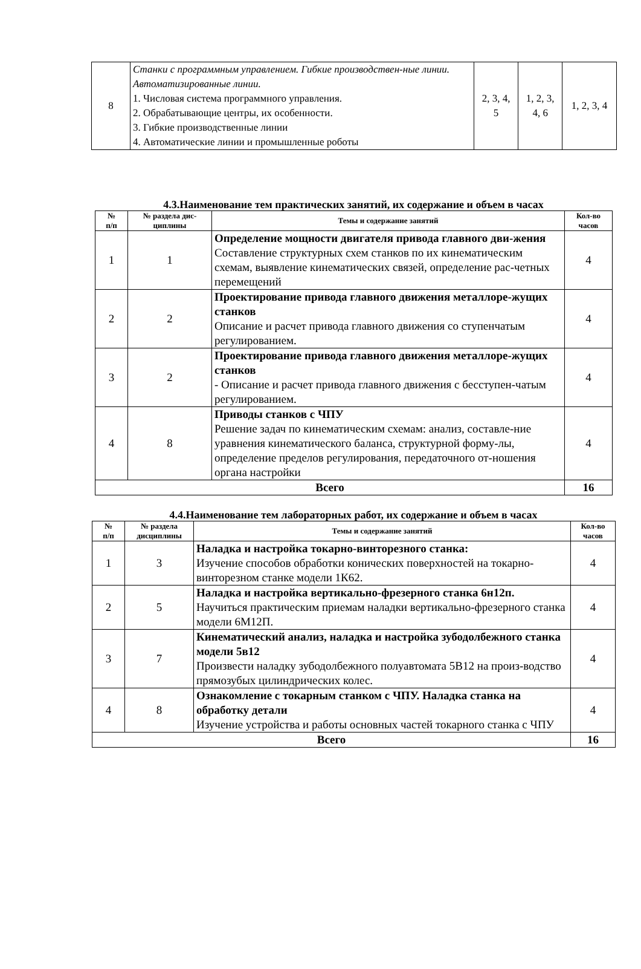| 8 | Станки с программным управлением. Гибкие производствен-ные линии. Автоматизированные линии. 1. Числовая система программного управления. 2. Обрабатывающие центры, их особенности. 3. Гибкие производственные линии 4. Автоматические линии и промышленные роботы | 2, 3, 4, 5 | 1, 2, 3, 4, 6 | 1, 2, 3, 4 |
4.3.Наименование тем практических занятий, их содержание и объем в часах
| № п/п | № раздела дис-циплины | Темы и содержание занятий | Кол-во часов |
| --- | --- | --- | --- |
| 1 | 1 | Определение мощности двигателя привода главного дви-жения Составление структурных схем станков по их кинематическим схемам, выявление кинематических связей, определение рас-четных перемещений | 4 |
| 2 | 2 | Проектирование привода главного движения металлоре-жущих станков Описание и расчет привода главного движения со ступенчатым регулированием. | 4 |
| 3 | 2 | Проектирование привода главного движения металлоре-жущих станков - Описание и расчет привода главного движения с бесступен-чатым регулированием. | 4 |
| 4 | 8 | Приводы станков с ЧПУ Решение задач по кинематическим схемам: анализ, составле-ние уравнения кинематического баланса, структурной форму-лы, определение пределов регулирования, передаточного от-ношения органа настройки | 4 |
| Всего | | | 16 |
4.4.Наименование тем лабораторных работ, их содержание и объем в часах
| № п/п | № раздела дисциплины | Темы и содержание занятий | Кол-во часов |
| --- | --- | --- | --- |
| 1 | 3 | Наладка и настройка токарно-винторезного станка: Изучение способов обработки конических поверхностей на токарно-винторезном станке модели 1К62. | 4 |
| 2 | 5 | Наладка и настройка вертикально-фрезерного станка 6н12п. Научиться практическим приемам наладки вертикально-фрезерного станка модели 6М12П. | 4 |
| 3 | 7 | Кинематический анализ, наладка и настройка зубодолбежного станка модели 5в12 Произвести наладку зубодолбежного полуавтомата 5В12 на произ-водство прямозубых цилиндрических колес. | 4 |
| 4 | 8 | Ознакомление с токарным станком с ЧПУ. Наладка станка на обработку детали Изучение устройства и работы основных частей токарного станка с ЧПУ | 4 |
| Всего | | | 16 |